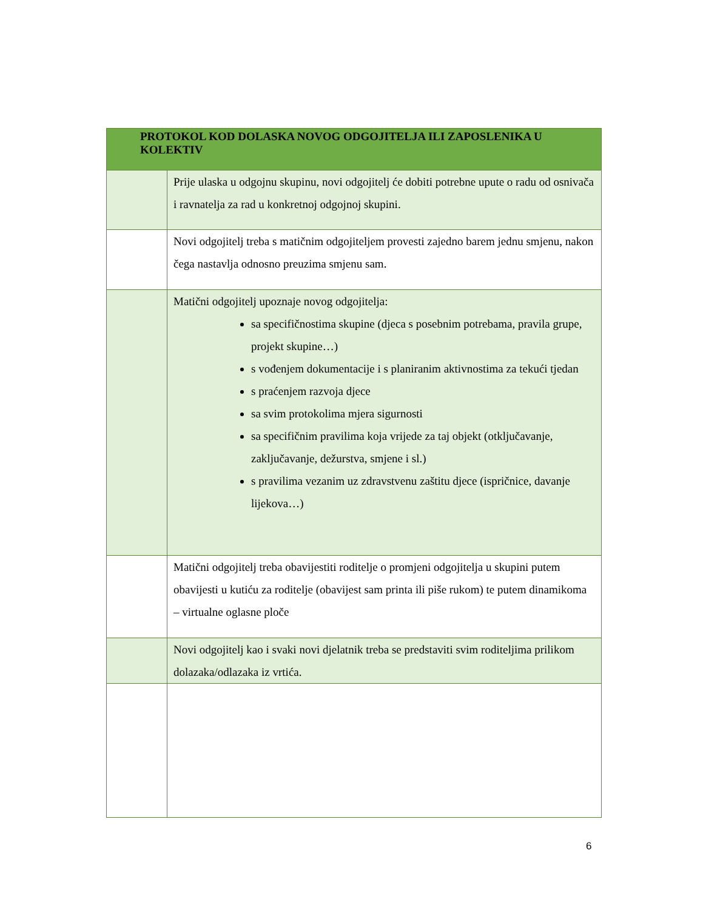| PROTOKOL KOD DOLASKA NOVOG ODGOJITELJA ILI ZAPOSLENIKA U KOLEKTIV | |
| --- | --- |
| | Prije ulaska u odgojnu skupinu, novi odgojitelj će dobiti potrebne upute o radu od osnivača i ravnatelja za rad u konkretnoj odgojnoj skupini. |
| | Novi odgojitelj treba s matičnim odgojiteljem provesti zajedno barem jednu smjenu, nakon čega nastavlja odnosno preuzima smjenu sam. |
| | Matični odgojitelj upoznaje novog odgojitelja: sa specifičnostima skupine (djeca s posebnim potrebama, pravila grupe, projekt skupine…) s vođenjem dokumentacije i s planiranim aktivnostima za tekući tjedan s praćenjem razvoja djece sa svim protokolima mjera sigurnosti sa specifičnim pravilima koja vrijede za taj objekt (otključavanje, zaključavanje, dežurstva, smjene i sl.) s pravilima vezanim uz zdravstvenu zaštitu djece (ispričnice, davanje lijekova…) |
| | Matični odgojitelj treba obavijestiti roditelje o promjeni odgojitelja u skupini putem obavijesti u kutiću za roditelje (obavijest sam printa ili piše rukom) te putem dinamikoma – virtualne oglasne ploče |
| | Novi odgojitelj kao i svaki novi djelatnik treba se predstaviti svim roditeljima prilikom dolazaka/odlazaka iz vrtića. |
6